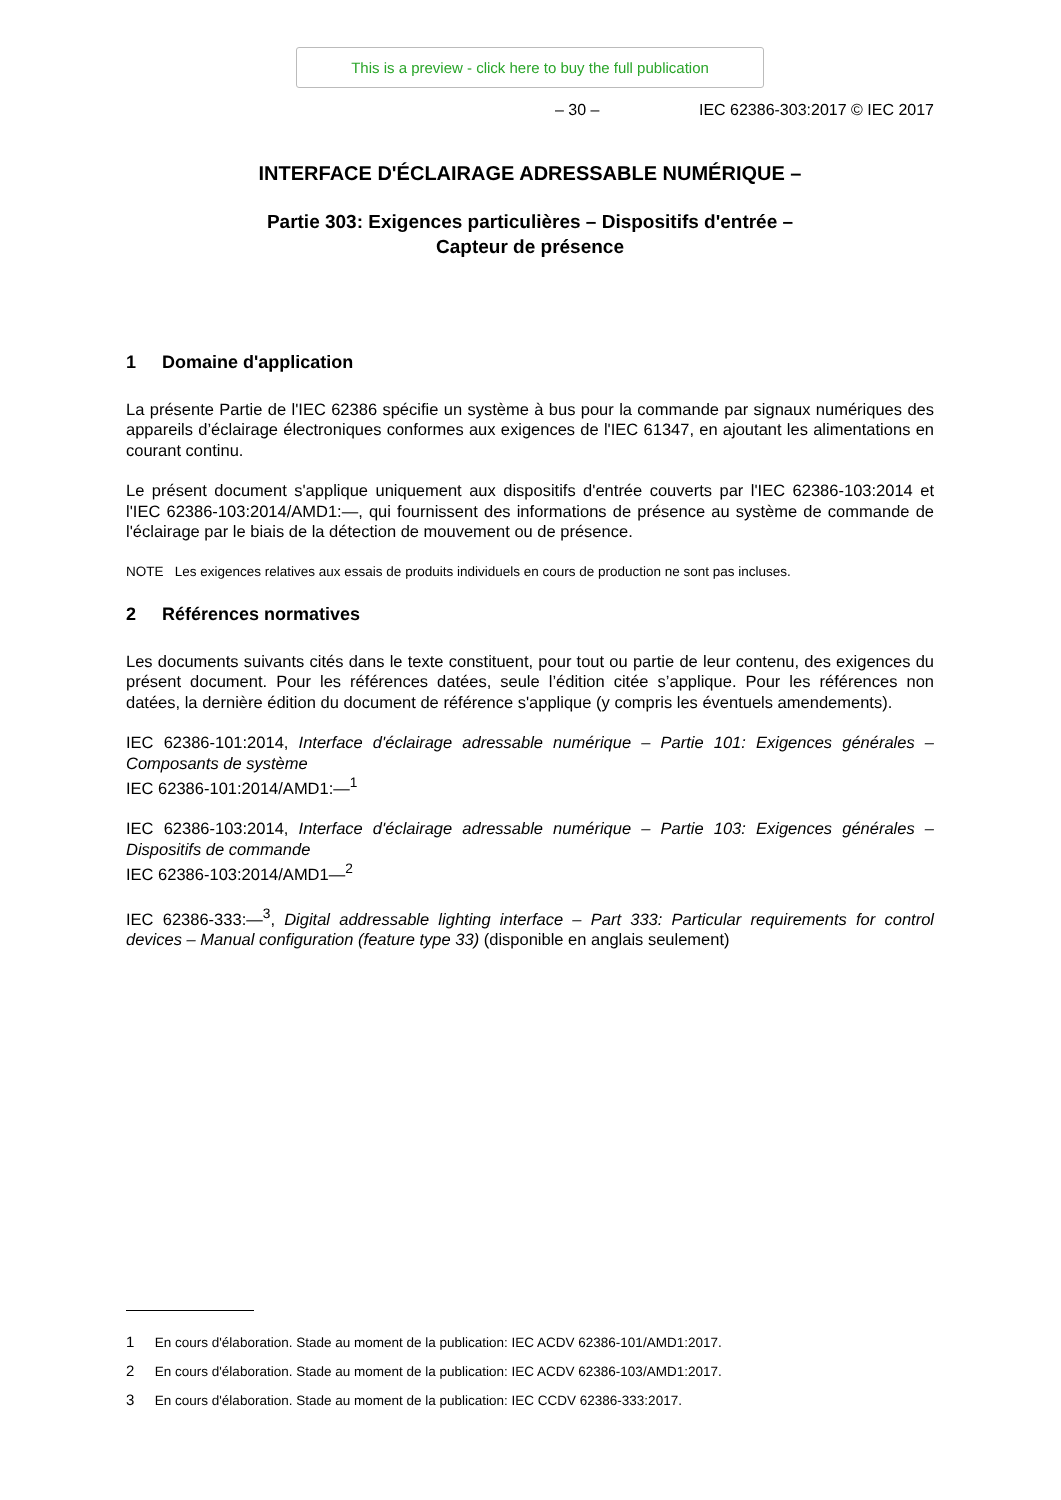This is a preview - click here to buy the full publication
– 30 – IEC 62386-303:2017 © IEC 2017
INTERFACE D'ÉCLAIRAGE ADRESSABLE NUMÉRIQUE –
Partie 303: Exigences particulières – Dispositifs d'entrée –
Capteur de présence
1 Domaine d'application
La présente Partie de l'IEC 62386 spécifie un système à bus pour la commande par signaux numériques des appareils d’éclairage électroniques conformes aux exigences de l'IEC 61347, en ajoutant les alimentations en courant continu.
Le présent document s'applique uniquement aux dispositifs d'entrée couverts par l'IEC 62386-103:2014 et l'IEC 62386-103:2014/AMD1:—, qui fournissent des informations de présence au système de commande de l'éclairage par le biais de la détection de mouvement ou de présence.
NOTE Les exigences relatives aux essais de produits individuels en cours de production ne sont pas incluses.
2 Références normatives
Les documents suivants cités dans le texte constituent, pour tout ou partie de leur contenu, des exigences du présent document. Pour les références datées, seule l’édition citée s’applique. Pour les références non datées, la dernière édition du document de référence s'applique (y compris les éventuels amendements).
IEC 62386-101:2014, Interface d'éclairage adressable numérique – Partie 101: Exigences générales – Composants de système
IEC 62386-101:2014/AMD1:—<sup>1</sup>
IEC 62386-103:2014, Interface d'éclairage adressable numérique – Partie 103: Exigences générales – Dispositifs de commande
IEC 62386-103:2014/AMD1—<sup>2</sup>
IEC 62386-333:—<sup>3</sup>, Digital addressable lighting interface – Part 333: Particular requirements for control devices – Manual configuration (feature type 33) (disponible en anglais seulement)
1 En cours d'élaboration. Stade au moment de la publication: IEC ACDV 62386-101/AMD1:2017.
2 En cours d'élaboration. Stade au moment de la publication: IEC ACDV 62386-103/AMD1:2017.
3 En cours d'élaboration. Stade au moment de la publication: IEC CCDV 62386-333:2017.